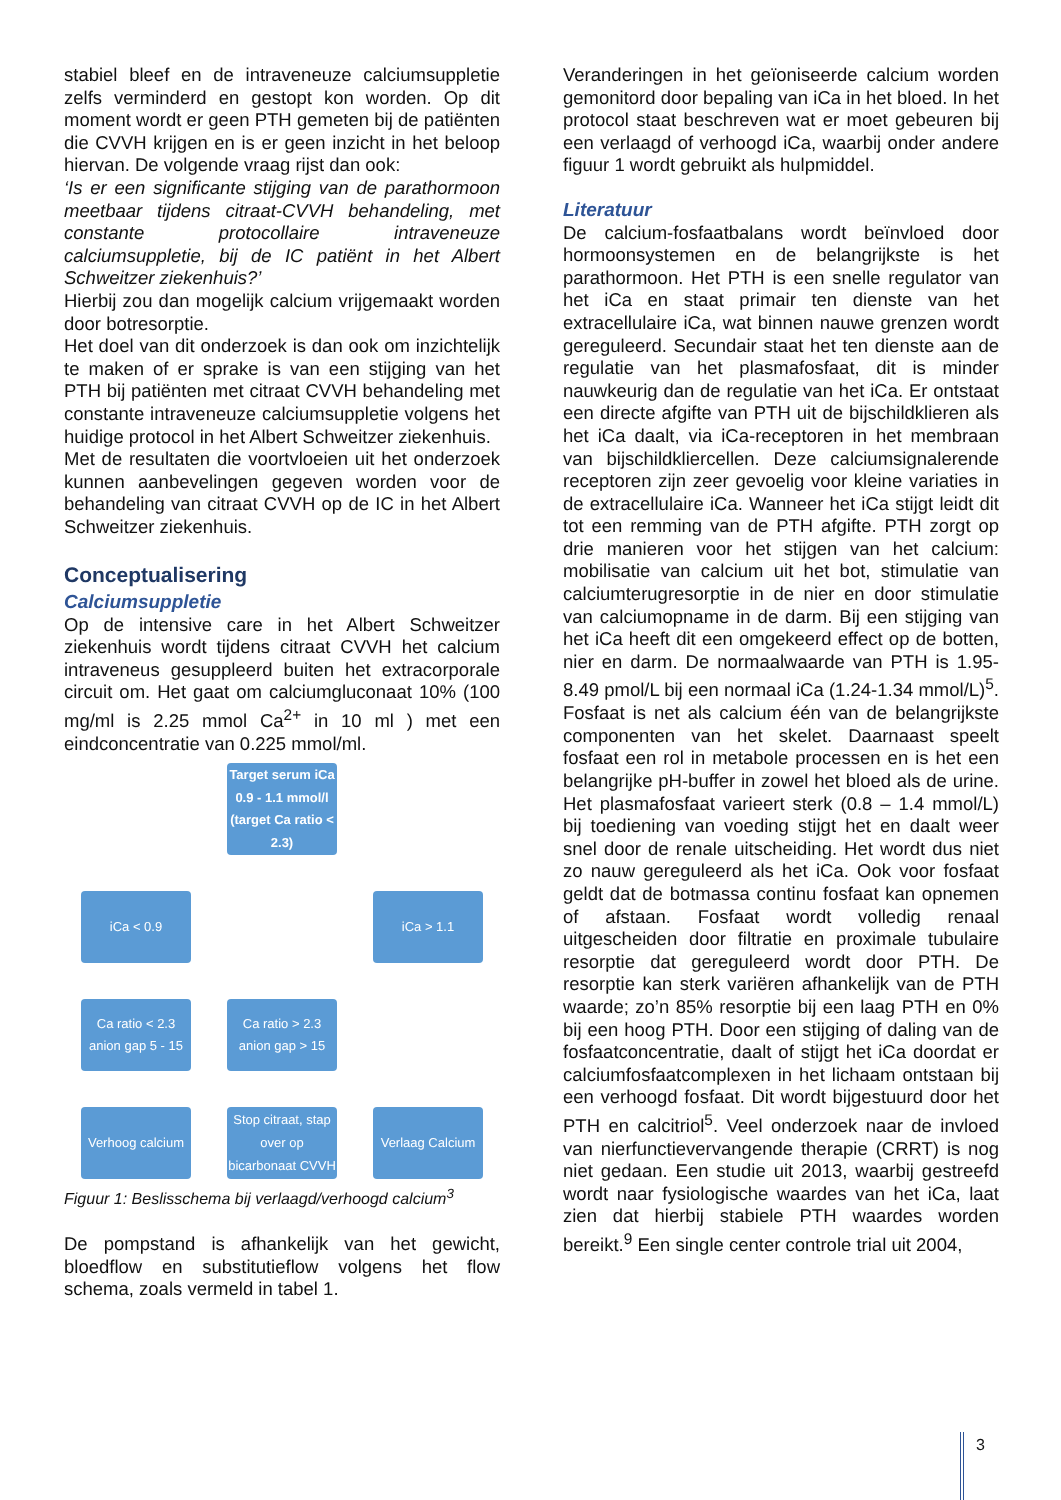stabiel bleef en de intraveneuze calciumsuppletie zelfs verminderd en gestopt kon worden. Op dit moment wordt er geen PTH gemeten bij de patiënten die CVVH krijgen en is er geen inzicht in het beloop hiervan. De volgende vraag rijst dan ook:
‘Is er een significante stijging van de parathormoon meetbaar tijdens citraat-CVVH behandeling, met constante protocollaire intraveneuze calciumsuppletie, bij de IC patiënt in het Albert Schweitzer ziekenhuis?’
Hierbij zou dan mogelijk calcium vrijgemaakt worden door botresorptie.
Het doel van dit onderzoek is dan ook om inzichtelijk te maken of er sprake is van een stijging van het PTH bij patiënten met citraat CVVH behandeling met constante intraveneuze calciumsuppletie volgens het huidige protocol in het Albert Schweitzer ziekenhuis.
Met de resultaten die voortvloeien uit het onderzoek kunnen aanbevelingen gegeven worden voor de behandeling van citraat CVVH op de IC in het Albert Schweitzer ziekenhuis.
Conceptualisering
Calciumsuppletie
Op de intensive care in het Albert Schweitzer ziekenhuis wordt tijdens citraat CVVH het calcium intraveneus gesuppleerd buiten het extracorporale circuit om. Het gaat om calciumgluconaat 10% (100 mg/ml is 2.25 mmol Ca<sup>2+</sup> in 10 ml ) met een eindconcentratie van 0.225 mmol/ml.
Target serum iCa 0.9 - 1.1 mmol/l (target Ca ratio < 2.3)
iCa < 0.9
iCa > 1.1
Ca ratio < 2.3 anion gap 5 - 15
Ca ratio > 2.3 anion gap > 15
Verhoog calcium
Stop citraat, stap over op bicarbonaat CVVH
Verlaag Calcium
Figuur 1: Beslisschema bij verlaagd/verhoogd calcium<sup>3</sup>
De pompstand is afhankelijk van het gewicht, bloedflow en substitutieflow volgens het flow schema, zoals vermeld in tabel 1.
Veranderingen in het geïoniseerde calcium worden gemonitord door bepaling van iCa in het bloed. In het protocol staat beschreven wat er moet gebeuren bij een verlaagd of verhoogd iCa, waarbij onder andere figuur 1 wordt gebruikt als hulpmiddel.
Literatuur
De calcium-fosfaatbalans wordt beïnvloed door hormoonsystemen en de belangrijkste is het parathormoon. Het PTH is een snelle regulator van het iCa en staat primair ten dienste van het extracellulaire iCa, wat binnen nauwe grenzen wordt gereguleerd. Secundair staat het ten dienste aan de regulatie van het plasmafosfaat, dit is minder nauwkeurig dan de regulatie van het iCa. Er ontstaat een directe afgifte van PTH uit de bijschildklieren als het iCa daalt, via iCa-receptoren in het membraan van bijschildkliercellen. Deze calciumsignalerende receptoren zijn zeer gevoelig voor kleine variaties in de extracellulaire iCa. Wanneer het iCa stijgt leidt dit tot een remming van de PTH afgifte. PTH zorgt op drie manieren voor het stijgen van het calcium: mobilisatie van calcium uit het bot, stimulatie van calciumterugresorptie in de nier en door stimulatie van calciumopname in de darm. Bij een stijging van het iCa heeft dit een omgekeerd effect op de botten, nier en darm. De normaalwaarde van PTH is 1.95-8.49 pmol/L bij een normaal iCa (1.24-1.34 mmol/L)<sup>5</sup>. Fosfaat is net als calcium één van de belangrijkste componenten van het skelet. Daarnaast speelt fosfaat een rol in metabole processen en is het een belangrijke pH-buffer in zowel het bloed als de urine. Het plasmafosfaat varieert sterk (0.8 – 1.4 mmol/L) bij toediening van voeding stijgt het en daalt weer snel door de renale uitscheiding. Het wordt dus niet zo nauw gereguleerd als het iCa. Ook voor fosfaat geldt dat de botmassa continu fosfaat kan opnemen of afstaan. Fosfaat wordt volledig renaal uitgescheiden door filtratie en proximale tubulaire resorptie dat gereguleerd wordt door PTH. De resorptie kan sterk variëren afhankelijk van de PTH waarde; zo’n 85% resorptie bij een laag PTH en 0% bij een hoog PTH. Door een stijging of daling van de fosfaatconcentratie, daalt of stijgt het iCa doordat er calciumfosfaatcomplexen in het lichaam ontstaan bij een verhoogd fosfaat. Dit wordt bijgestuurd door het PTH en calcitriol<sup>5</sup>. Veel onderzoek naar de invloed van nierfunctievervangende therapie (CRRT) is nog niet gedaan. Een studie uit 2013, waarbij gestreefd wordt naar fysiologische waardes van het iCa, laat zien dat hierbij stabiele PTH waardes worden bereikt.<sup>9</sup> Een single center controle trial uit 2004,
3